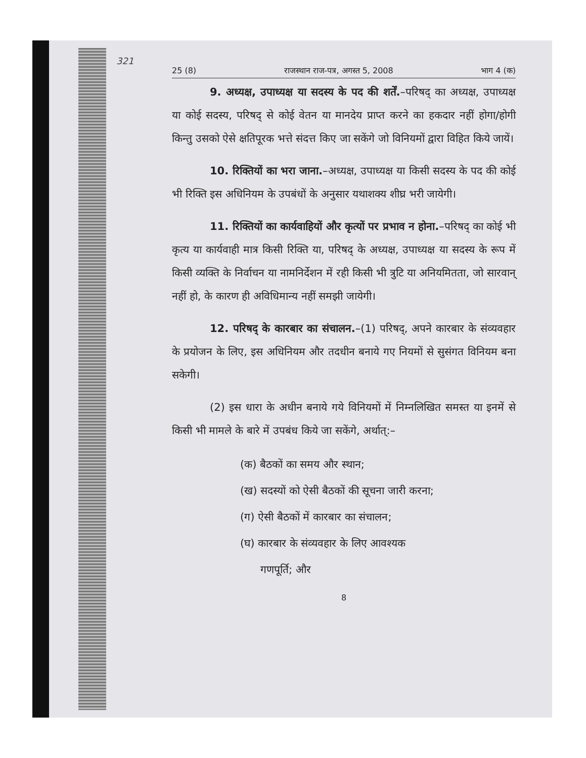321
25 (8) राजस्थान राज-पत्र, अगस्त 5, 2008 भाग 4 (क)
9. अध्यक्ष, उपाध्यक्ष या सदस्य के पद की शर्तें.–परिषद् का अध्यक्ष, उपाध्यक्ष या कोई सदस्य, परिषद् से कोई वेतन या मानदेय प्राप्त करने का हकदार नहीं होगा/होगी किन्तु उसको ऐसे क्षतिपूरक भत्ते संदत्त किए जा सकेंगे जो विनियमों द्वारा विहित किये जायें।
10. रिक्तियों का भरा जाना.–अध्यक्ष, उपाध्यक्ष या किसी सदस्य के पद की कोई भी रिक्ति इस अधिनियम के उपबंधों के अनुसार यथाशक्य शीघ्र भरी जायेगी।
11. रिक्तियों का कार्यवाहियों और कृत्यों पर प्रभाव न होना.–परिषद् का कोई भी कृत्य या कार्यवाही मात्र किसी रिक्ति या, परिषद् के अध्यक्ष, उपाध्यक्ष या सदस्य के रूप में किसी व्यक्ति के निर्वाचन या नामनिर्देशन में रही किसी भी त्रुटि या अनियमितता, जो सारवान् नहीं हो, के कारण ही अविधिमान्य नहीं समझी जायेगी।
12. परिषद् के कारबार का संचालन.–(1) परिषद्, अपने कारबार के संव्यवहार के प्रयोजन के लिए, इस अधिनियम और तदधीन बनाये गए नियमों से सुसंगत विनियम बना सकेगी।
(2) इस धारा के अधीन बनाये गये विनियमों में निम्नलिखित समस्त या इनमें से किसी भी मामले के बारे में उपबंध किये जा सकेंगे, अर्थात्:–
(क) बैठकों का समय और स्थान;
(ख) सदस्यों को ऐसी बैठकों की सूचना जारी करना;
(ग) ऐसी बैठकों में कारबार का संचालन;
(घ) कारबार के संव्यवहार के लिए आवश्यक
गणपूर्ति; और
8